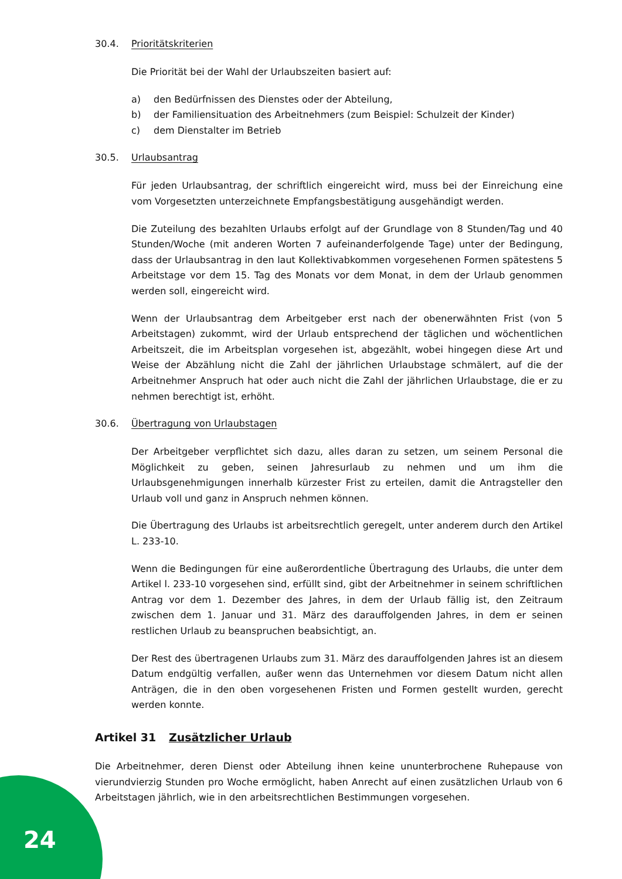30.4. Prioritätskriterien
Die Priorität bei der Wahl der Urlaubszeiten basiert auf:
a) den Bedürfnissen des Dienstes oder der Abteilung,
b) der Familiensituation des Arbeitnehmers (zum Beispiel: Schulzeit der Kinder)
c) dem Dienstalter im Betrieb
30.5. Urlaubsantrag
Für jeden Urlaubsantrag, der schriftlich eingereicht wird, muss bei der Einreichung eine vom Vorgesetzten unterzeichnete Empfangsbestätigung ausgehändigt werden.
Die Zuteilung des bezahlten Urlaubs erfolgt auf der Grundlage von 8 Stunden/Tag und 40 Stunden/Woche (mit anderen Worten 7 aufeinanderfolgende Tage) unter der Bedingung, dass der Urlaubsantrag in den laut Kollektivabkommen vorgesehenen Formen spätestens 5 Arbeitstage vor dem 15. Tag des Monats vor dem Monat, in dem der Urlaub genommen werden soll, eingereicht wird.
Wenn der Urlaubsantrag dem Arbeitgeber erst nach der obenerwähnten Frist (von 5 Arbeitstagen) zukommt, wird der Urlaub entsprechend der täglichen und wöchentlichen Arbeitszeit, die im Arbeitsplan vorgesehen ist, abgezählt, wobei hingegen diese Art und Weise der Abzählung nicht die Zahl der jährlichen Urlaubstage schmälert, auf die der Arbeitnehmer Anspruch hat oder auch nicht die Zahl der jährlichen Urlaubstage, die er zu nehmen berechtigt ist, erhöht.
30.6. Übertragung von Urlaubstagen
Der Arbeitgeber verpflichtet sich dazu, alles daran zu setzen, um seinem Personal die Möglichkeit zu geben, seinen Jahresurlaub zu nehmen und um ihm die Urlaubsgenehmigungen innerhalb kürzester Frist zu erteilen, damit die Antragsteller den Urlaub voll und ganz in Anspruch nehmen können.
Die Übertragung des Urlaubs ist arbeitsrechtlich geregelt, unter anderem durch den Artikel L. 233-10.
Wenn die Bedingungen für eine außerordentliche Übertragung des Urlaubs, die unter dem Artikel l. 233-10 vorgesehen sind, erfüllt sind, gibt der Arbeitnehmer in seinem schriftlichen Antrag vor dem 1. Dezember des Jahres, in dem der Urlaub fällig ist, den Zeitraum zwischen dem 1. Januar und 31. März des darauffolgenden Jahres, in dem er seinen restlichen Urlaub zu beanspruchen beabsichtigt, an.
Der Rest des übertragenen Urlaubs zum 31. März des darauffolgenden Jahres ist an diesem Datum endgültig verfallen, außer wenn das Unternehmen vor diesem Datum nicht allen Anträgen, die in den oben vorgesehenen Fristen und Formen gestellt wurden, gerecht werden konnte.
Artikel 31 Zusätzlicher Urlaub
Die Arbeitnehmer, deren Dienst oder Abteilung ihnen keine ununterbrochene Ruhepause von vierundvierzig Stunden pro Woche ermöglicht, haben Anrecht auf einen zusätzlichen Urlaub von 6 Arbeitstagen jährlich, wie in den arbeitsrechtlichen Bestimmungen vorgesehen.
24